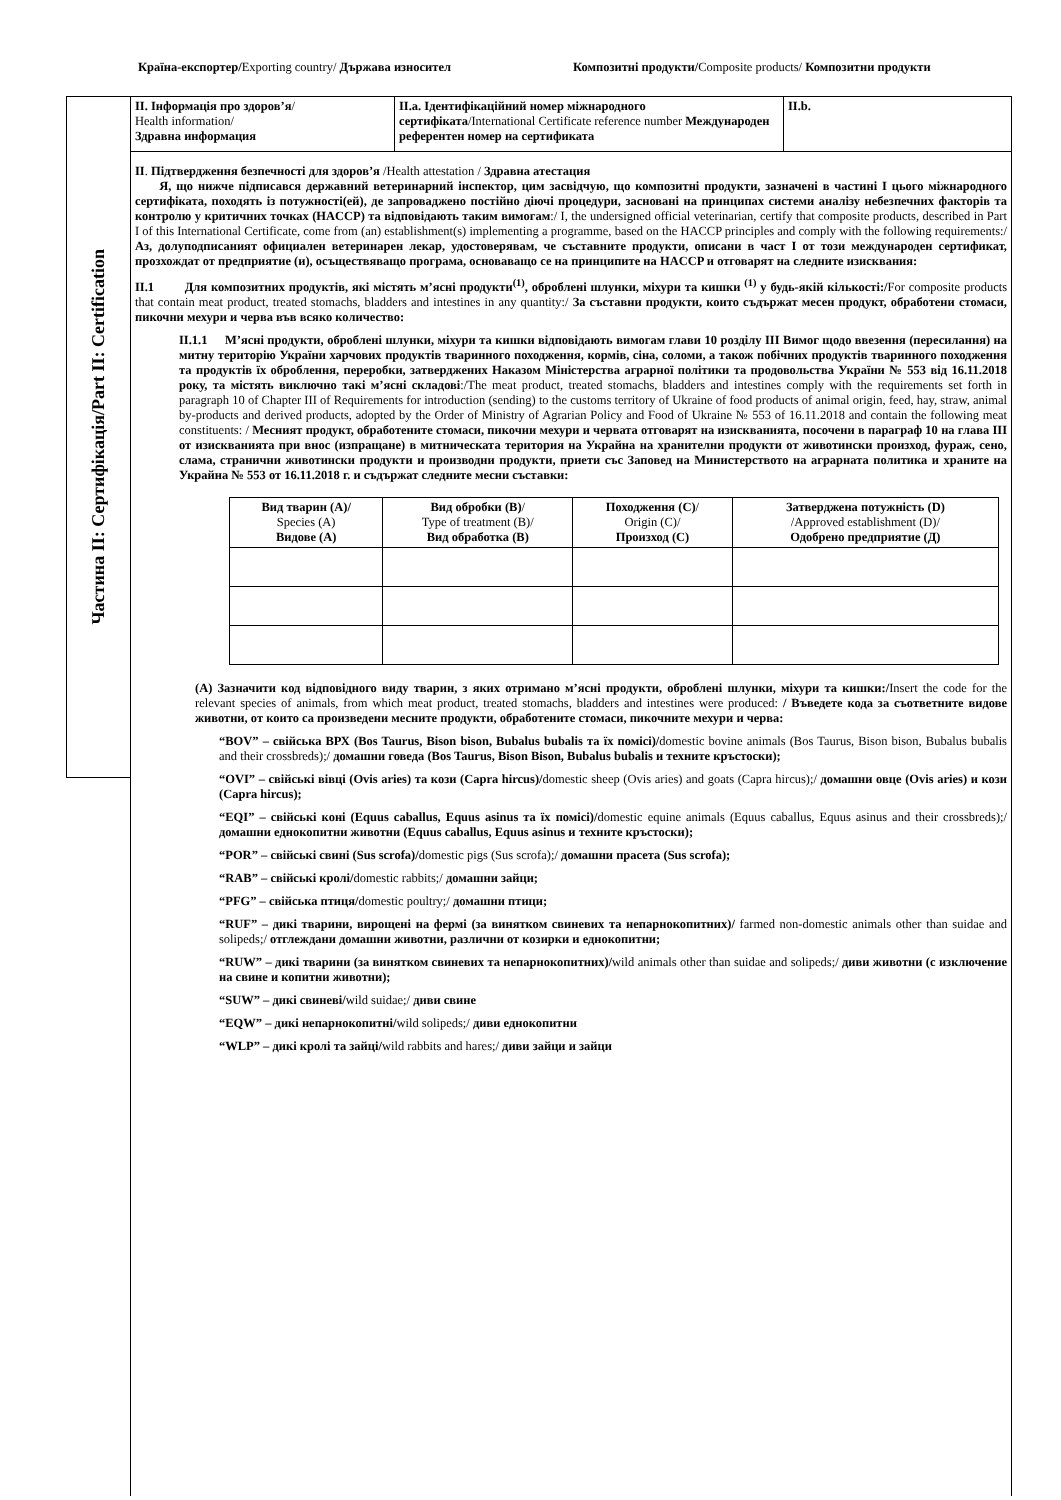Країна-експортер/Exporting country/ Държава износител
Композитні продукти/Composite products/ Композитни продукти
Частина II: Сертифікація/Part II: Certification
II. Інформація про здоров’я/
Health information/
Здравна информация
II.a. Ідентифікаційний номер міжнародного сертифіката/International Certificate reference number Международен референтен номер на сертификата
II.b.
II. Підтвердження безпечності для здоров’я /Health attestation / Здравна атестация
Я, що нижче підписався державний ветеринарний інспектор, цим засвідчую, що композитні продукти, зазначені в частині I цього міжнародного сертифіката, походять із потужності(ей), де запроваджено постійно діючі процедури, засновані на принципах системи аналізу небезпечних факторів та контролю у критичних точках (HACCP) та відповідають таким вимогам:/ I, the undersigned official veterinarian, certify that composite products, described in Part I of this International Certificate, come from (an) establishment(s) implementing a programme, based on the HACCP principles and comply with the following requirements:/ Аз, долуподписаният официален ветеринарен лекар, удостоверявам, че съставните продукти, описани в част I от този международен сертификат, прозхождат от предприятие (и), осъществяващо програма, основаващо се на принципите на HACCP и отговарят на следните изисквания:
II.1 Для композитних продуктів, які містять м’ясні продукти<sup>(1)</sup>, оброблені шлунки, міхури та кишки <sup>(1)</sup> у будь-якій кількості:/For composite products that contain meat product, treated stomachs, bladders and intestines in any quantity:/ За съставни продукти, които съдържат месен продукт, обработени стомаси, пикочни мехури и черва във всяко количество:
II.1.1 М’ясні продукти, оброблені шлунки, міхури та кишки відповідають вимогам глави 10 розділу III Вимог щодо ввезення (пересилання) на митну територію України харчових продуктів тваринного походження, кормів, сіна, соломи, а також побічних продуктів тваринного походження та продуктів їх оброблення, переробки, затверджених Наказом Міністерства аграрної політики та продовольства України № 553 від 16.11.2018 року, та містять виключно такі м’ясні складові:/The meat product, treated stomachs, bladders and intestines comply with the requirements set forth in paragraph 10 of Chapter III of Requirements for introduction (sending) to the customs territory of Ukraine of food products of animal origin, feed, hay, straw, animal by-products and derived products, adopted by the Order of Ministry of Agrarian Policy and Food of Ukraine № 553 of 16.11.2018 and contain the following meat constituents: / Месният продукт, обработените стомаси, пикочни мехури и червата отговарят на изискванията, посочени в параграф 10 на глава III от изискванията при внос (изпращане) в митническата територия на Украйна на хранителни продукти от животински произход, фураж, сено, слама, странични животински продукти и производни продукти, приети със Заповед на Министерството на аграрната политика и храните на Украйна № 553 от 16.11.2018 г. и съдържат следните месни съставки:
| Вид тварин (A)/ Species (A) Видове (A) | Вид обробки (B) / Type of treatment (B)/ Вид обработка (B) | Походження (C) / Origin (C)/ Произход (C) | Затверджена потужність (D) /Approved establishment (D)/ Одобрено предприятие (Д) |
| --- | --- | --- | --- |
(A) Зазначити код відповідного виду тварин, з яких отримано м’ясні продукти, оброблені шлунки, міхури та кишки:/Insert the code for the relevant species of animals, from which meat product, treated stomachs, bladders and intestines were produced: / Въведете кода за съответните видове животни, от които са произведени месните продукти, обработените стомаси, пикочните мехури и черва:
“BOV” – свійська ВРХ (Bos Taurus, Bison bison, Bubalus bubalis та їх помісі)/domestic bovine animals (Bos Taurus, Bison bison, Bubalus bubalis and their crossbreds);/ домашни говеда (Bos Taurus, Bison Bison, Bubalus bubalis и техните кръстоски);
“OVI” – свійські вівці (Ovis aries) та кози (Capra hircus)/domestic sheep (Ovis aries) and goats (Capra hircus);/ домашни овце (Ovis aries) и кози (Capra hircus);
“EQI” – свійські коні (Equus caballus, Equus asinus та їх помісі)/domestic equine animals (Equus caballus, Equus asinus and their crossbreds);/ домашни еднокопитни животни (Equus caballus, Equus asinus и техните кръстоски);
“POR” – свійські свині (Sus scrofa)/domestic pigs (Sus scrofa);/ домашни прасета (Sus scrofa);
“RAB” – свійські кролі/domestic rabbits;/ домашни зайци;
“PFG” – свійська птиця/domestic poultry;/ домашни птици;
“RUF” – дикі тварини, вирощені на фермі (за винятком свиневих та непарнокопитних)/ farmed non-domestic animals other than suidae and solipeds;/ отглеждани домашни животни, различни от козирки и еднокопитни;
“RUW” – дикі тварини (за винятком свиневих та непарнокопитних)/wild animals other than suidae and solipeds;/ диви животни (с изключение на свине и копитни животни);
“SUW” – дикі свиневі/wild suidae;/ диви свине
“EQW” – дикі непарнокопитні/wild solipeds;/ диви еднокопитни
“WLP” – дикі кролі та зайці/wild rabbits and hares;/ диви зайци и зайци